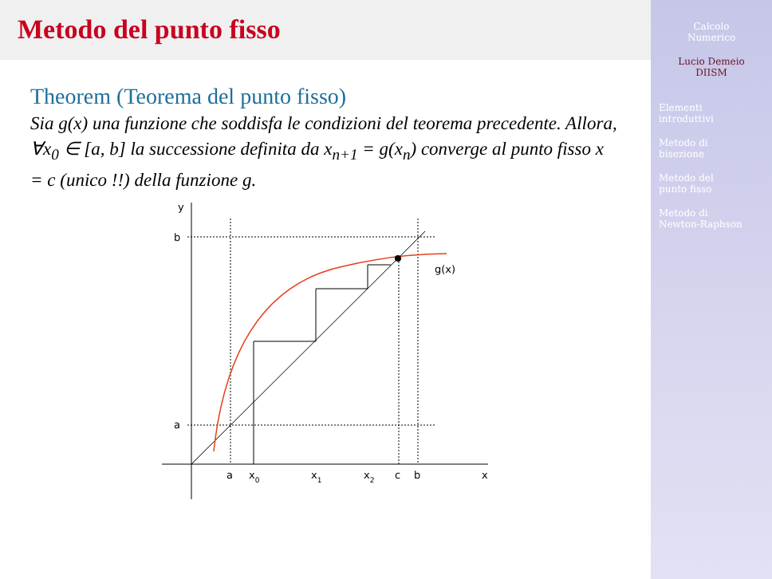Metodo del punto fisso
Theorem (Teorema del punto fisso)
Sia g(x) una funzione che soddisfa le condizioni del teorema precedente. Allora, ∀x<sub>0</sub> ∈ [a, b] la successione definita da x<sub>n+1</sub> = g(x<sub>n</sub>) converge al punto fisso x = c (unico !!) della funzione g.
y
b
a
g(x)
a
x0
x1
x2
c
b
x
Calcolo
Numerico
Lucio Demeio
DIISM
Elementi
introduttivi
Metodo di
bisezione
Metodo del
punto fisso
Metodo di
Newton-Raphson